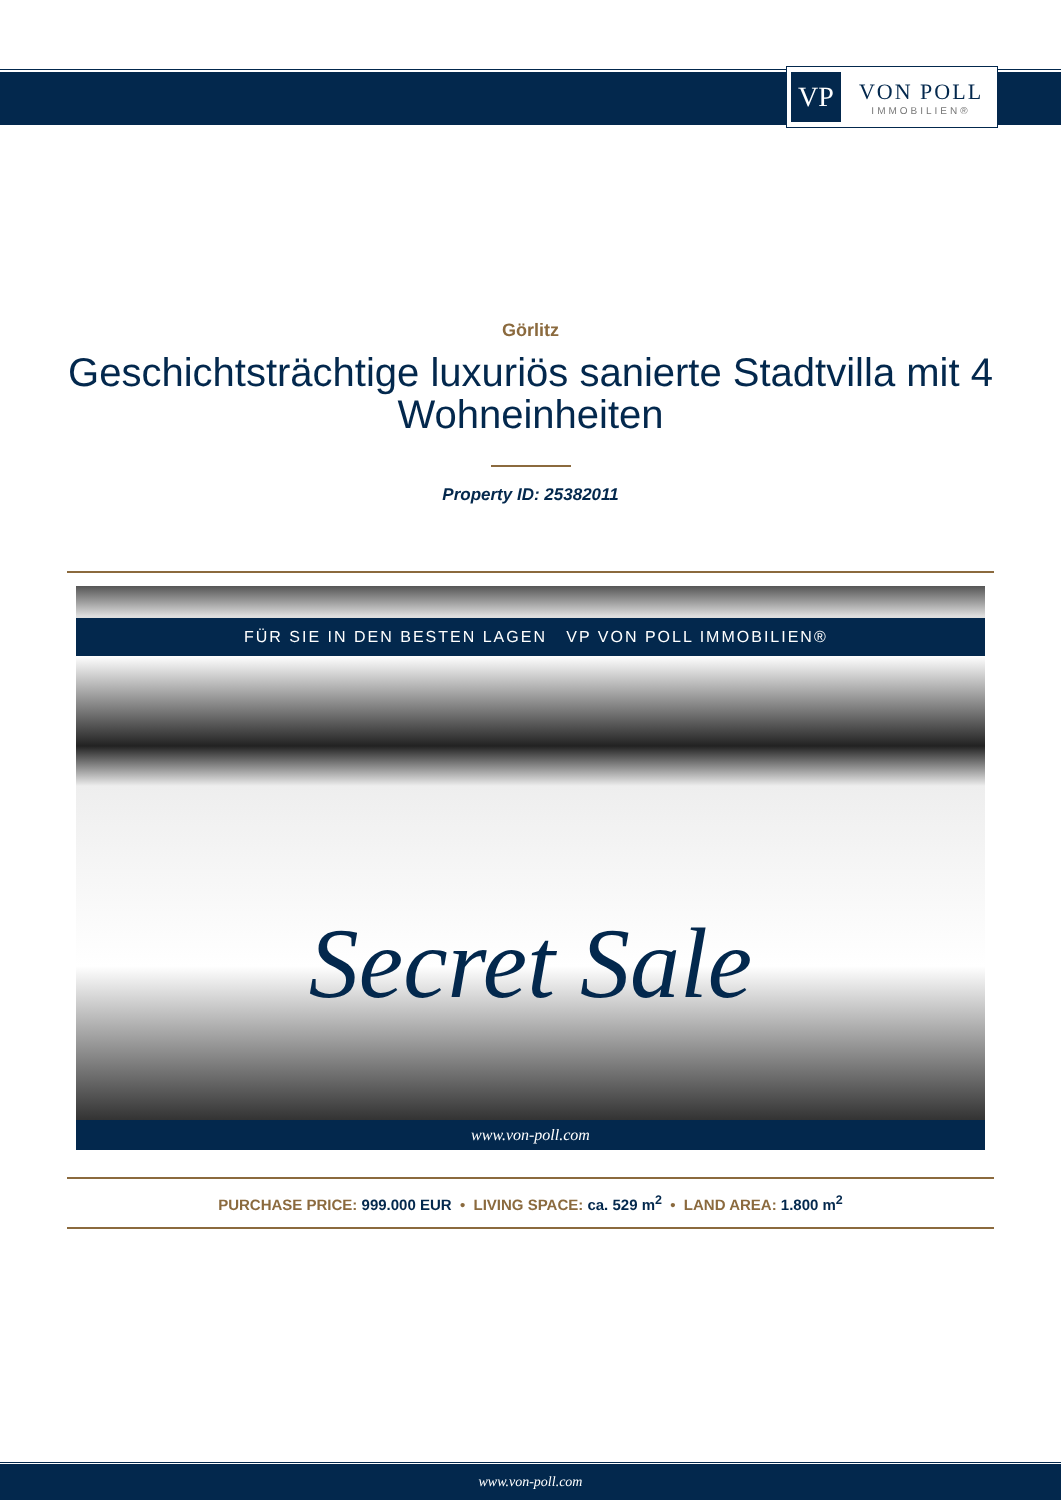VP
VON POLL
IMMOBILIEN®
Görlitz
Geschichtsträchtige luxuriös sanierte Stadtvilla mit 4 Wohneinheiten
Property ID: 25382011
FÜR SIE IN DEN BESTEN LAGEN VP VON POLL IMMOBILIEN®
Secret Sale
www.von-poll.com
PURCHASE PRICE: 999.000 EUR • LIVING SPACE: ca. 529 m<sup>2</sup> • LAND AREA: 1.800 m<sup>2</sup>
www.von-poll.com